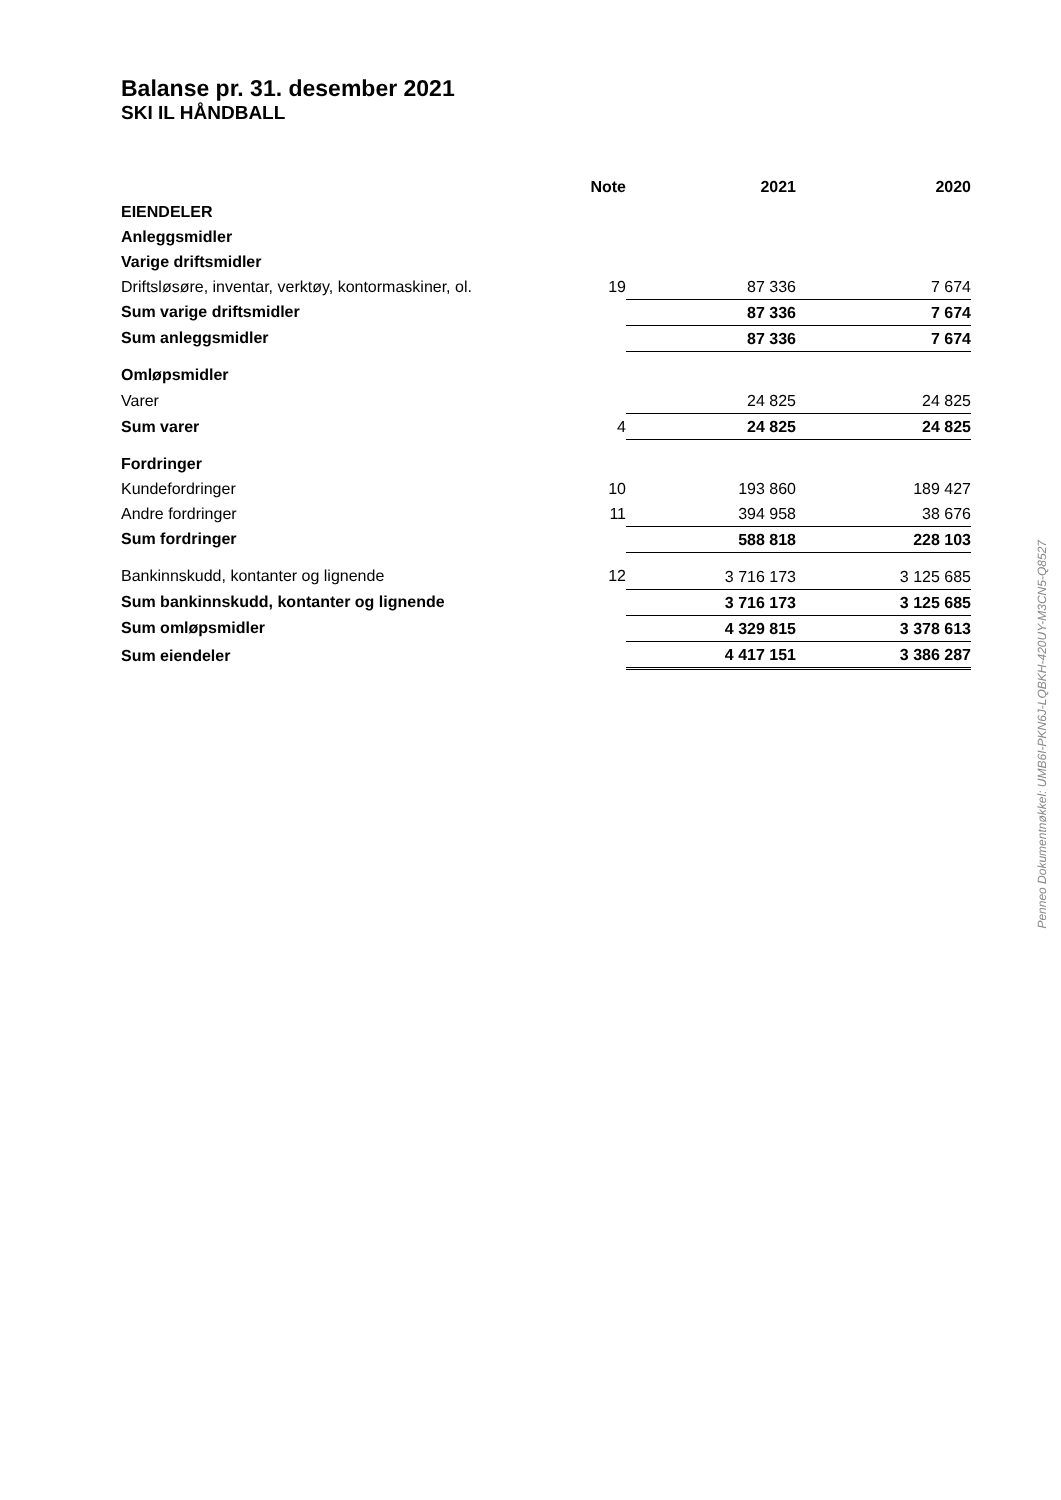Balanse pr. 31. desember 2021
SKI IL HÅNDBALL
| | Note | 2021 | 2020 |
| --- | --- | --- | --- |
| EIENDELER | | | |
| Anleggsmidler | | | |
| Varige driftsmidler | | | |
| Driftsløsøre, inventar, verktøy, kontormaskiner, ol. | 19 | 87 336 | 7 674 |
| Sum varige driftsmidler | | 87 336 | 7 674 |
| Sum anleggsmidler | | 87 336 | 7 674 |
| Omløpsmidler | | | |
| Varer | | 24 825 | 24 825 |
| Sum varer | 4 | 24 825 | 24 825 |
| Fordringer | | | |
| Kundefordringer | 10 | 193 860 | 189 427 |
| Andre fordringer | 11 | 394 958 | 38 676 |
| Sum fordringer | | 588 818 | 228 103 |
| Bankinnskudd, kontanter og lignende | 12 | 3 716 173 | 3 125 685 |
| Sum bankinnskudd, kontanter og lignende | | 3 716 173 | 3 125 685 |
| Sum omløpsmidler | | 4 329 815 | 3 378 613 |
| Sum eiendeler | | 4 417 151 | 3 386 287 |
Penneo Dokumentnøkkel: UMB6I-PKN6J-LQBKH-420UY-M3CN5-Q8527